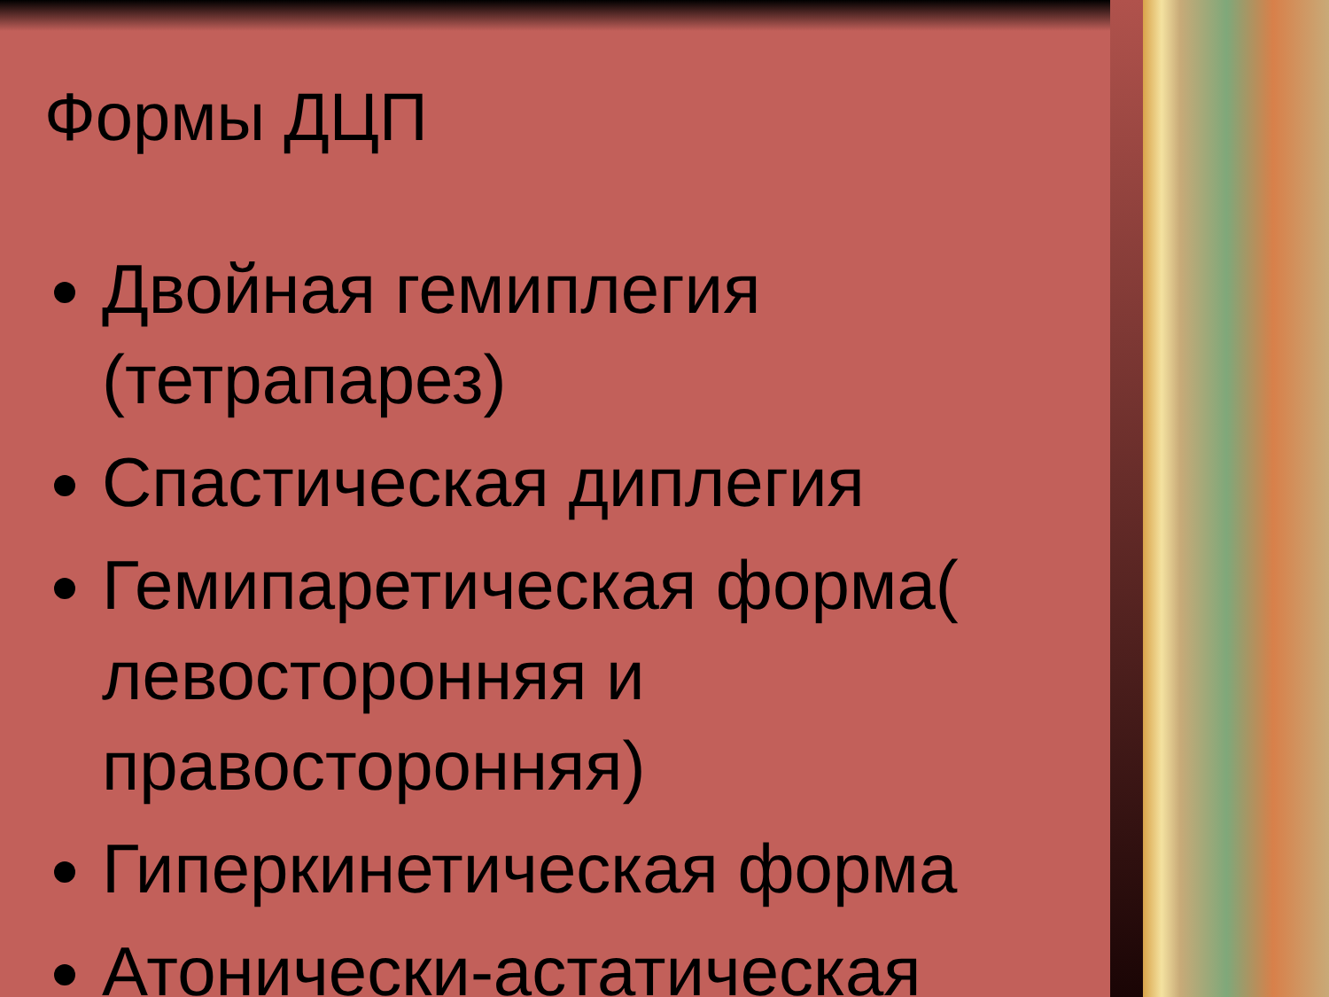Формы ДЦП
Двойная гемиплегия (тетрапарез)
Спастическая диплегия
Гемипаретическая форма( левосторонняя и правосторонняя)
Гиперкинетическая форма
Атонически-астатическая